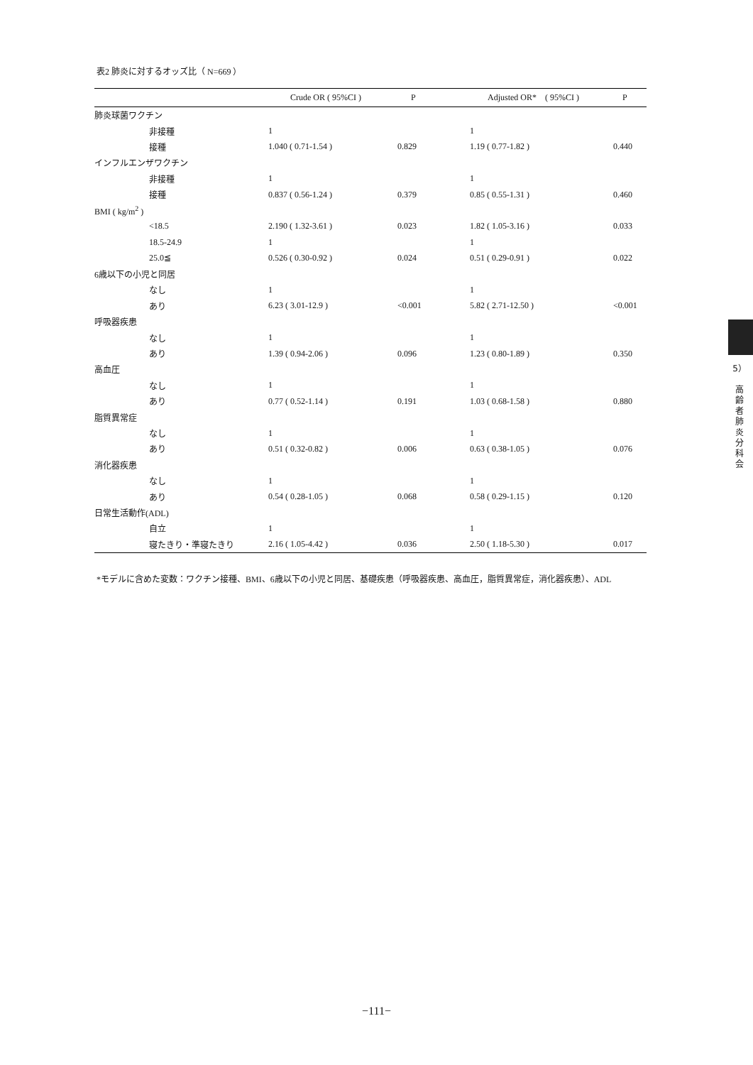表2 肺炎に対するオッズ比（ N=669 ）
| | Crude OR ( 95%CI ) | P | Adjusted OR* ( 95%CI ) | P |
| --- | --- | --- | --- | --- |
| 肺炎球菌ワクチン | | | | |
| 非接種 | 1 | | 1 | |
| 接種 | 1.040 ( 0.71-1.54 ) | 0.829 | 1.19 ( 0.77-1.82 ) | 0.440 |
| インフルエンザワクチン | | | | |
| 非接種 | 1 | | 1 | |
| 接種 | 0.837 ( 0.56-1.24 ) | 0.379 | 0.85 ( 0.55-1.31 ) | 0.460 |
| BMI ( kg/m<sup>2</sup> ) | | | | |
| <18.5 | 2.190 ( 1.32-3.61 ) | 0.023 | 1.82 ( 1.05-3.16 ) | 0.033 |
| 18.5-24.9 | 1 | | 1 | |
| 25.0≦ | 0.526 ( 0.30-0.92 ) | 0.024 | 0.51 ( 0.29-0.91 ) | 0.022 |
| 6歳以下の小児と同居 | | | | |
| なし | 1 | | 1 | |
| あり | 6.23 ( 3.01-12.9 ) | <0.001 | 5.82 ( 2.71-12.50 ) | <0.001 |
| 呼吸器疾患 | | | | |
| なし | 1 | | 1 | |
| あり | 1.39 ( 0.94-2.06 ) | 0.096 | 1.23 ( 0.80-1.89 ) | 0.350 |
| 高血圧 | | | | |
| なし | 1 | | 1 | |
| あり | 0.77 ( 0.52-1.14 ) | 0.191 | 1.03 ( 0.68-1.58 ) | 0.880 |
| 脂質異常症 | | | | |
| なし | 1 | | 1 | |
| あり | 0.51 ( 0.32-0.82 ) | 0.006 | 0.63 ( 0.38-1.05 ) | 0.076 |
| 消化器疾患 | | | | |
| なし | 1 | | 1 | |
| あり | 0.54 ( 0.28-1.05 ) | 0.068 | 0.58 ( 0.29-1.15 ) | 0.120 |
| 日常生活動作(ADL) | | | | |
| 自立 | 1 | | 1 | |
| 寝たきり・準寝たきり | 2.16 ( 1.05-4.42 ) | 0.036 | 2.50 ( 1.18-5.30 ) | 0.017 |
*モデルに含めた変数：ワクチン接種、BMI、6歳以下の小児と同居、基礎疾患（呼吸器疾患、高血圧，脂質異常症，消化器疾患）、ADL
5）
高
齢
者
肺
炎
分
科
会
−111−